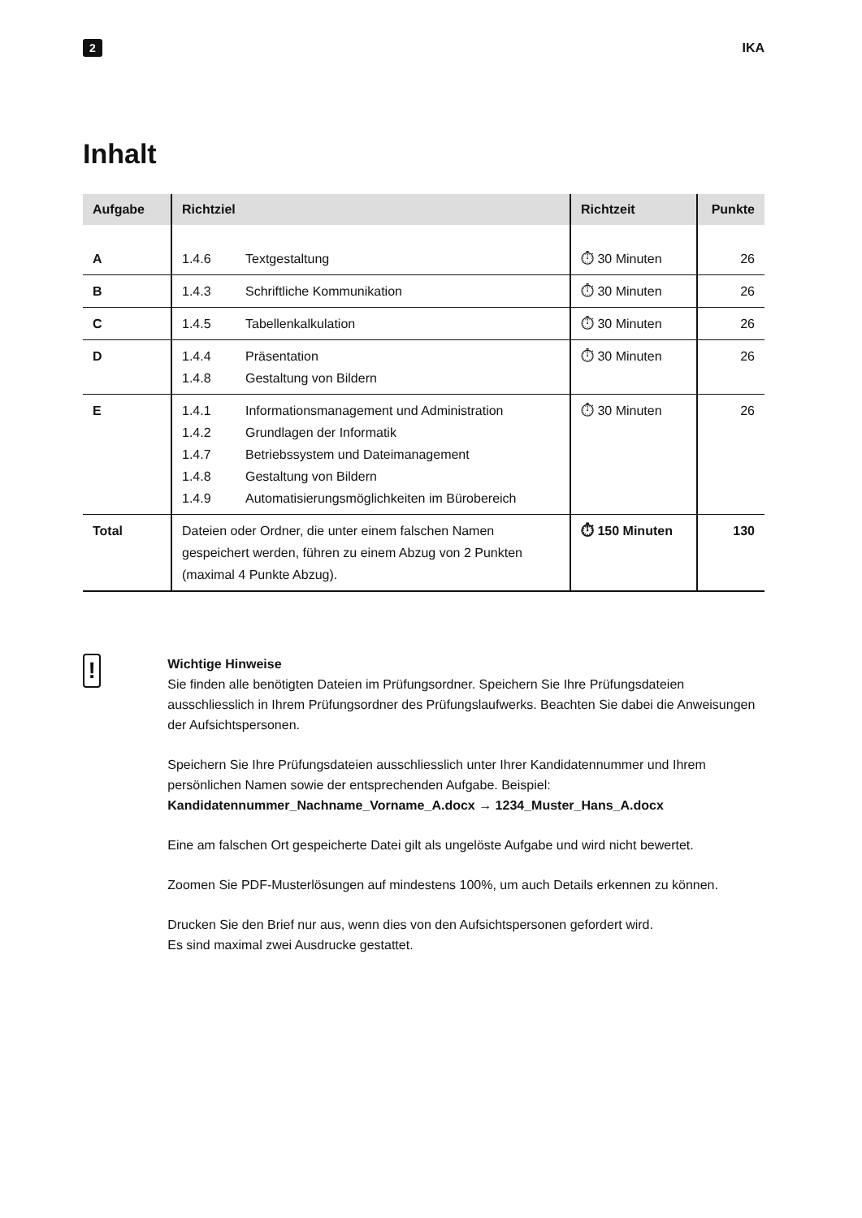2 IKA
Inhalt
| Aufgabe | Richtziel | Richtzeit | Punkte |
| --- | --- | --- | --- |
| A | 1.4.6 Textgestaltung | ⏱ 30 Minuten | 26 |
| B | 1.4.3 Schriftliche Kommunikation | ⏱ 30 Minuten | 26 |
| C | 1.4.5 Tabellenkalkulation | ⏱ 30 Minuten | 26 |
| D | 1.4.4 Präsentation 1.4.8 Gestaltung von Bildern | ⏱ 30 Minuten | 26 |
| E | 1.4.1 Informationsmanagement und Administration 1.4.2 Grundlagen der Informatik 1.4.7 Betriebssystem und Dateimanagement 1.4.8 Gestaltung von Bildern 1.4.9 Automatisierungsmöglichkeiten im Bürobereich | ⏱ 30 Minuten | 26 |
| Total | Dateien oder Ordner, die unter einem falschen Namen gespeichert werden, führen zu einem Abzug von 2 Punkten (maximal 4 Punkte Abzug). | ⏱ 150 Minuten | 130 |
!
Wichtige Hinweise
Sie finden alle benötigten Dateien im Prüfungsordner. Speichern Sie Ihre Prüfungsdateien ausschliesslich in Ihrem Prüfungsordner des Prüfungslaufwerks. Beachten Sie dabei die Anweisungen der Aufsichtspersonen.
Speichern Sie Ihre Prüfungsdateien ausschliesslich unter Ihrer Kandidatennummer und Ihrem persönlichen Namen sowie der entsprechenden Aufgabe. Beispiel:
Kandidatennummer_Nachname_Vorname_A.docx → 1234_Muster_Hans_A.docx
Eine am falschen Ort gespeicherte Datei gilt als ungelöste Aufgabe und wird nicht bewertet.
Zoomen Sie PDF-Musterlösungen auf mindestens 100%, um auch Details erkennen zu können.
Drucken Sie den Brief nur aus, wenn dies von den Aufsichtspersonen gefordert wird.
Es sind maximal zwei Ausdrucke gestattet.